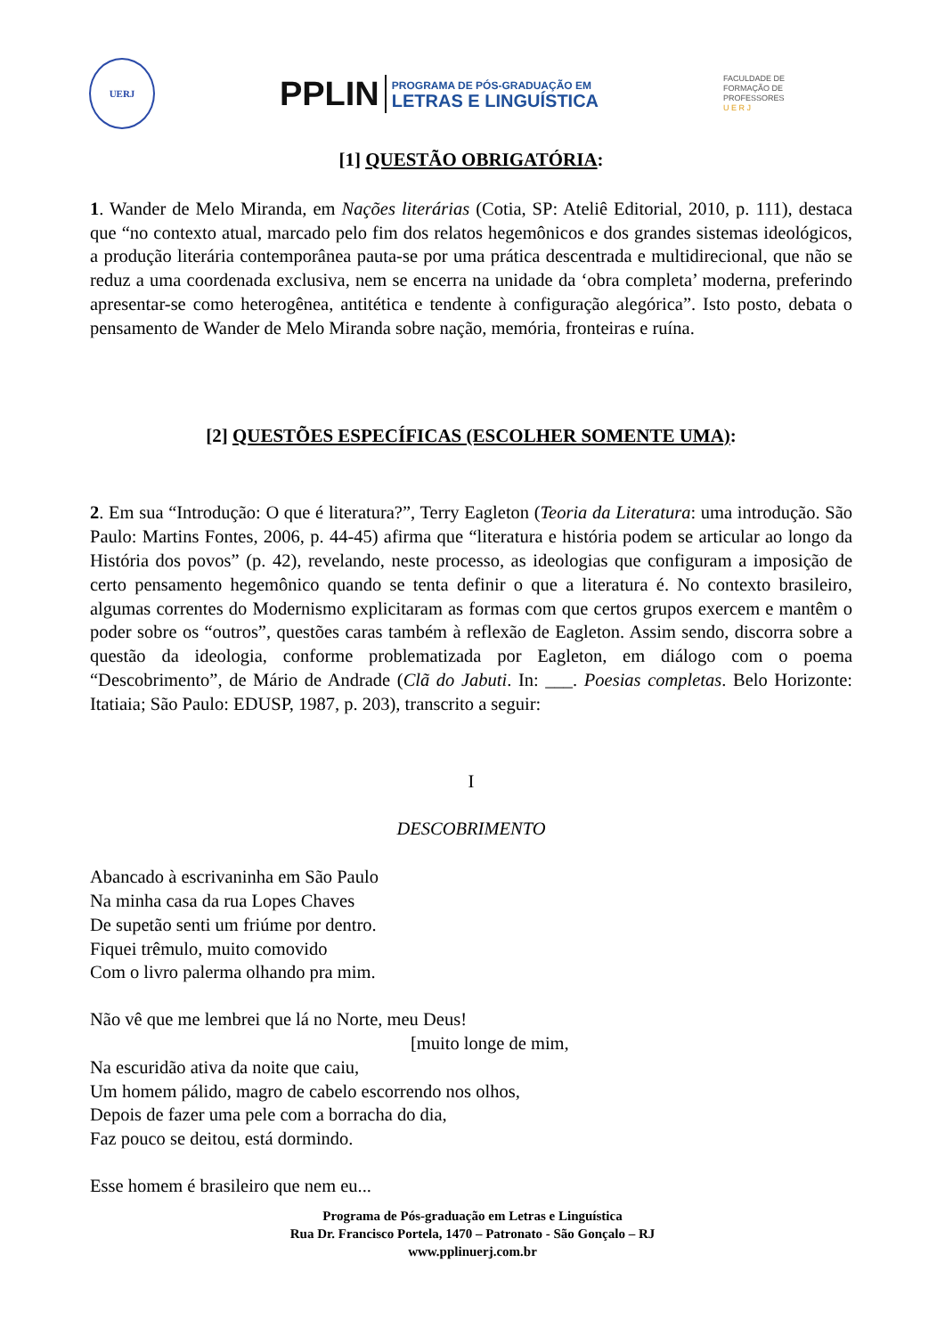UERJ
PPLIN
PROGRAMA DE PÓS-GRADUAÇÃO EM
LETRAS E LINGUÍSTICA
FACULDADE DE
FORMAÇÃO DE
PROFESSORES
U E R J
[1] QUESTÃO OBRIGATÓRIA:
1. Wander de Melo Miranda, em Nações literárias (Cotia, SP: Ateliê Editorial, 2010, p. 111), destaca que “no contexto atual, marcado pelo fim dos relatos hegemônicos e dos grandes sistemas ideológicos, a produção literária contemporânea pauta-se por uma prática descentrada e multidirecional, que não se reduz a uma coordenada exclusiva, nem se encerra na unidade da ‘obra completa’ moderna, preferindo apresentar-se como heterogênea, antitética e tendente à configuração alegórica”. Isto posto, debata o pensamento de Wander de Melo Miranda sobre nação, memória, fronteiras e ruína.
[2] QUESTÕES ESPECÍFICAS (ESCOLHER SOMENTE UMA):
2. Em sua “Introdução: O que é literatura?”, Terry Eagleton (Teoria da Literatura: uma introdução. São Paulo: Martins Fontes, 2006, p. 44-45) afirma que “literatura e história podem se articular ao longo da História dos povos” (p. 42), revelando, neste processo, as ideologias que configuram a imposição de certo pensamento hegemônico quando se tenta definir o que a literatura é. No contexto brasileiro, algumas correntes do Modernismo explicitaram as formas com que certos grupos exercem e mantêm o poder sobre os “outros”, questões caras também à reflexão de Eagleton. Assim sendo, discorra sobre a questão da ideologia, conforme problematizada por Eagleton, em diálogo com o poema “Descobrimento”, de Mário de Andrade (Clã do Jabuti. In: ___. Poesias completas. Belo Horizonte: Itatiaia; São Paulo: EDUSP, 1987, p. 203), transcrito a seguir:
I
DESCOBRIMENTO
Abancado à escrivaninha em São Paulo
Na minha casa da rua Lopes Chaves
De supetão senti um friúme por dentro.
Fiquei trêmulo, muito comovido
Com o livro palerma olhando pra mim.
Não vê que me lembrei que lá no Norte, meu Deus!
[muito longe de mim,
Na escuridão ativa da noite que caiu,
Um homem pálido, magro de cabelo escorrendo nos olhos,
Depois de fazer uma pele com a borracha do dia,
Faz pouco se deitou, está dormindo.
Esse homem é brasileiro que nem eu...
Programa de Pós-graduação em Letras e Linguística
Rua Dr. Francisco Portela, 1470 – Patronato - São Gonçalo – RJ
www.pplinuerj.com.br